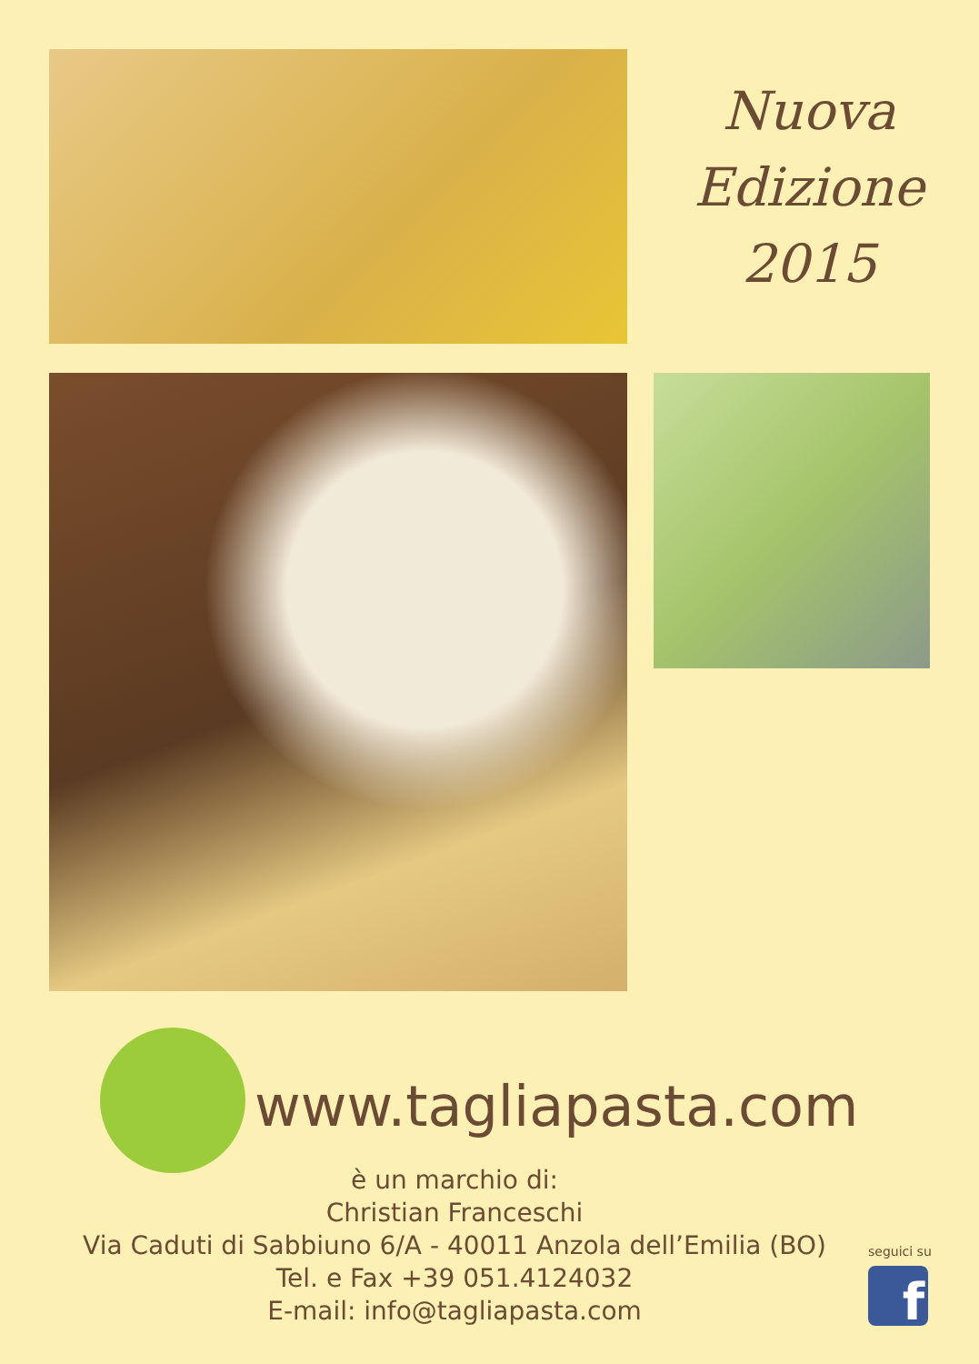Nuova
Edizione
2015
www.tagliapasta.com
è un marchio di:
Christian Franceschi
Via Caduti di Sabbiuno 6/A - 40011 Anzola dell’Emilia (BO)
Tel. e Fax +39 051.4124032
E-mail: info@tagliapasta.com
seguici su
f